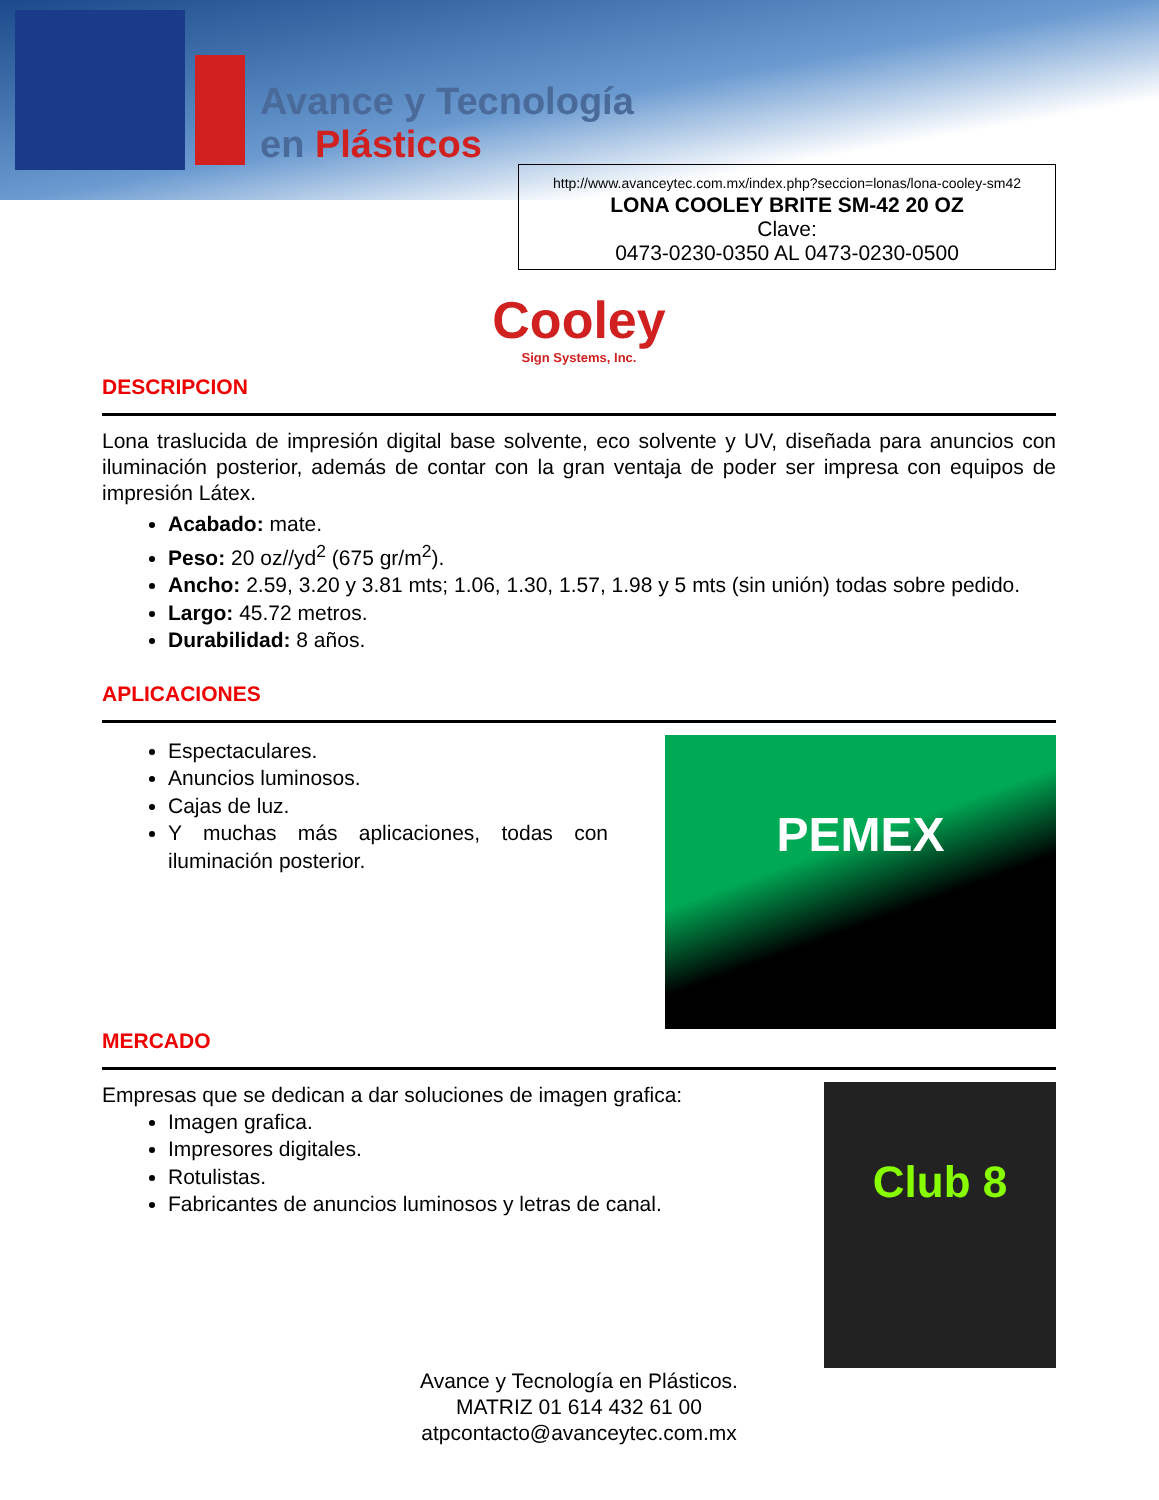Avance y Tecnología
en Plásticos
http://www.avanceytec.com.mx/index.php?seccion=lonas/lona-cooley-sm42
LONA COOLEY BRITE SM-42 20 OZ
Clave:
0473-0230-0350 AL 0473-0230-0500
Cooley
Sign Systems, Inc.
DESCRIPCION
Lona traslucida de impresión digital base solvente, eco solvente y UV, diseñada para anuncios con iluminación posterior, además de contar con la gran ventaja de poder ser impresa con equipos de impresión Látex.
Acabado: mate.
Peso: 20 oz//yd<sup>2</sup> (675 gr/m<sup>2</sup>).
Ancho: 2.59, 3.20 y 3.81 mts; 1.06, 1.30, 1.57, 1.98 y 5 mts (sin unión) todas sobre pedido.
Largo: 45.72 metros.
Durabilidad: 8 años.
APLICACIONES
PEMEX
Espectaculares.
Anuncios luminosos.
Cajas de luz.
Y muchas más aplicaciones, todas con iluminación posterior.
MERCADO
Club 8
Empresas que se dedican a dar soluciones de imagen grafica:
Imagen grafica.
Impresores digitales.
Rotulistas.
Fabricantes de anuncios luminosos y letras de canal.
Avance y Tecnología en Plásticos.
MATRIZ 01 614 432 61 00
atpcontacto@avanceytec.com.mx